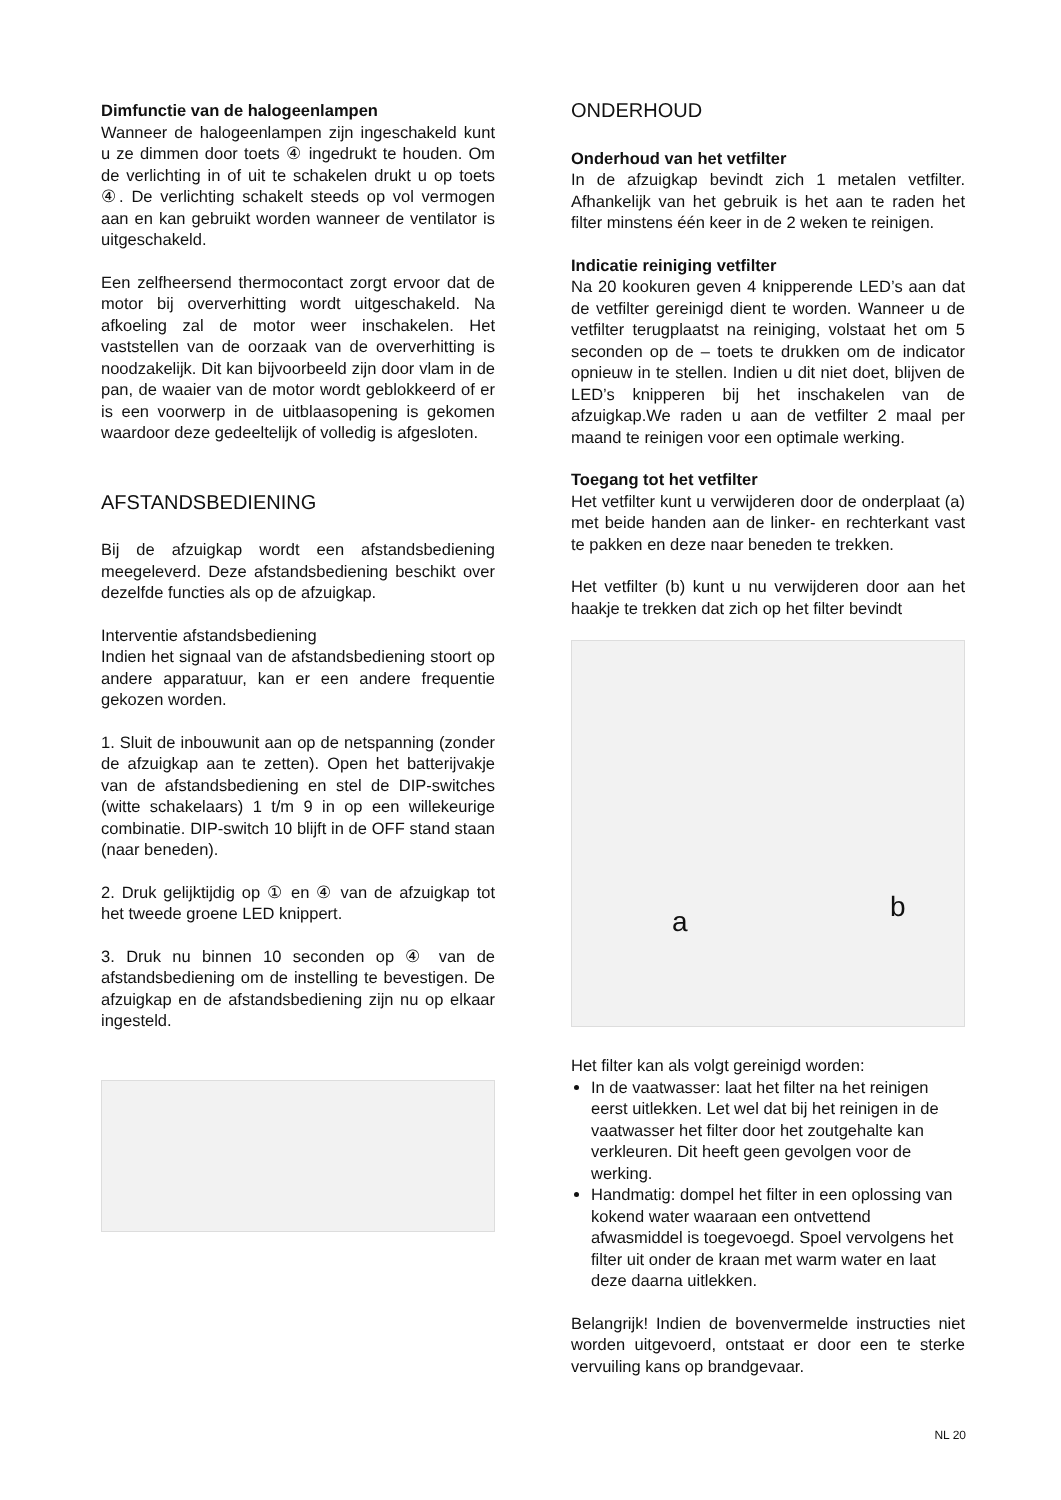Dimfunctie van de halogeenlampen
Wanneer de halogeenlampen zijn ingeschakeld kunt u ze dimmen door toets ④ ingedrukt te houden. Om de verlichting in of uit te schakelen drukt u op toets ④. De verlichting schakelt steeds op vol vermogen aan en kan gebruikt worden wanneer de ventilator is uitgeschakeld.
Een zelfheersend thermocontact zorgt ervoor dat de motor bij oververhitting wordt uitgeschakeld. Na afkoeling zal de motor weer inschakelen. Het vaststellen van de oorzaak van de oververhitting is noodzakelijk. Dit kan bijvoorbeeld zijn door vlam in de pan, de waaier van de motor wordt geblokkeerd of er is een voorwerp in de uitblaasopening is gekomen waardoor deze gedeeltelijk of volledig is afgesloten.
AFSTANDSBEDIENING
Bij de afzuigkap wordt een afstandsbediening meegeleverd. Deze afstandsbediening beschikt over dezelfde functies als op de afzuigkap.
Interventie afstandsbediening
Indien het signaal van de afstandsbediening stoort op andere apparatuur, kan er een andere frequentie gekozen worden.
1. Sluit de inbouwunit aan op de netspanning (zonder de afzuigkap aan te zetten). Open het batterijvakje van de afstandsbediening en stel de DIP-switches (witte schakelaars) 1 t/m 9 in op een willekeurige combinatie. DIP-switch 10 blijft in de OFF stand staan (naar beneden).
2. Druk gelijktijdig op ① en ④ van de afzuigkap tot het tweede groene LED knippert.
3. Druk nu binnen 10 seconden op ④ van de afstandsbediening om de instelling te bevestigen. De afzuigkap en de afstandsbediening zijn nu op elkaar ingesteld.
ONDERHOUD
Onderhoud van het vetfilter
In de afzuigkap bevindt zich 1 metalen vetfilter. Afhankelijk van het gebruik is het aan te raden het filter minstens één keer in de 2 weken te reinigen.
Indicatie reiniging vetfilter
Na 20 kookuren geven 4 knipperende LED’s aan dat de vetfilter gereinigd dient te worden. Wanneer u de vetfilter terugplaatst na reiniging, volstaat het om 5 seconden op de – toets te drukken om de indicator opnieuw in te stellen. Indien u dit niet doet, blijven de LED’s knipperen bij het inschakelen van de afzuigkap.We raden u aan de vetfilter 2 maal per maand te reinigen voor een optimale werking.
Toegang tot het vetfilter
Het vetfilter kunt u verwijderen door de onderplaat (a) met beide handen aan de linker- en rechterkant vast te pakken en deze naar beneden te trekken.
Het vetfilter (b) kunt u nu verwijderen door aan het haakje te trekken dat zich op het filter bevindt
a b
Het filter kan als volgt gereinigd worden:
In de vaatwasser: laat het filter na het reinigen eerst uitlekken. Let wel dat bij het reinigen in de vaatwasser het filter door het zoutgehalte kan verkleuren. Dit heeft geen gevolgen voor de werking.
Handmatig: dompel het filter in een oplossing van kokend water waaraan een ontvettend afwasmiddel is toegevoegd. Spoel vervolgens het filter uit onder de kraan met warm water en laat deze daarna uitlekken.
Belangrijk! Indien de bovenvermelde instructies niet worden uitgevoerd, ontstaat er door een te sterke vervuiling kans op brandgevaar.
NL 20